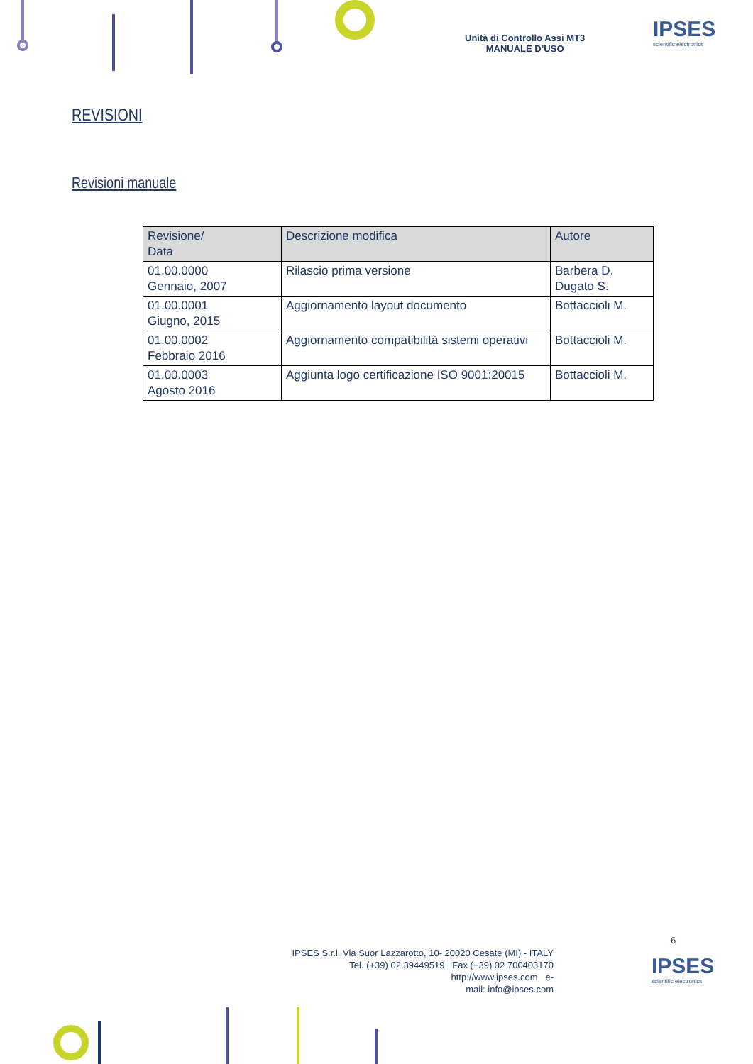Unità di Controllo Assi MT3
MANUALE D’USO
IPSES
scientific electronics
REVISIONI
Revisioni manuale
| Revisione/ Data | Descrizione modifica | Autore |
| --- | --- | --- |
| 01.00.0000 Gennaio, 2007 | Rilascio prima versione | Barbera D. Dugato S. |
| 01.00.0001 Giugno, 2015 | Aggiornamento layout documento | Bottaccioli M. |
| 01.00.0002 Febbraio 2016 | Aggiornamento compatibilità sistemi operativi | Bottaccioli M. |
| 01.00.0003 Agosto 2016 | Aggiunta logo certificazione ISO 9001:20015 | Bottaccioli M. |
6
IPSES S.r.l. Via Suor Lazzarotto, 10- 20020 Cesate (MI) - ITALY
Tel. (+39) 02 39449519 Fax (+39) 02 700403170
http://www.ipses.com e-
mail: info@ipses.com
IPSES
scientific electronics